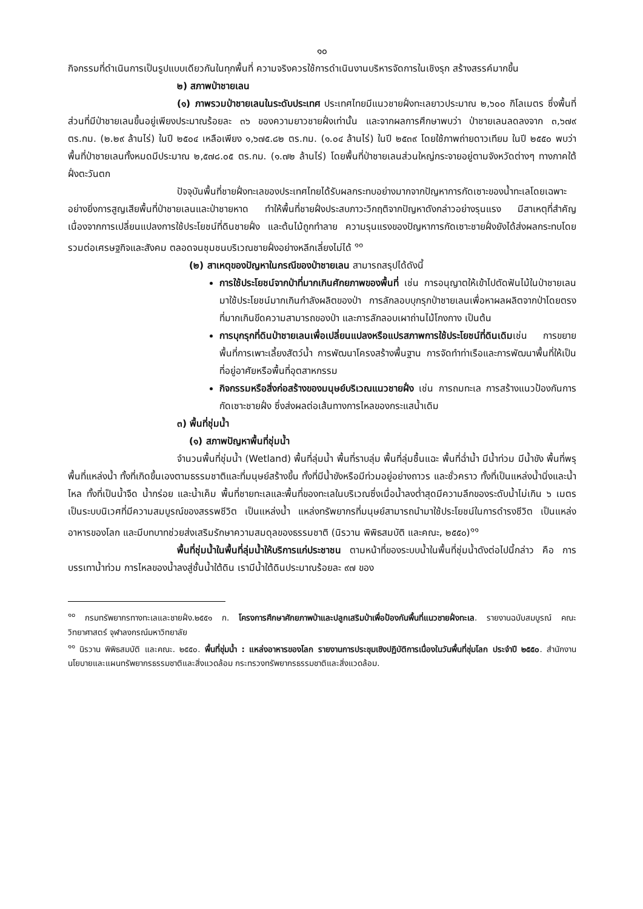๑๐
กิจกรรมที่ดำเนินการเป็นรูปแบบเดียวกันในทุกพื้นที่ ความจริงควรใช้การดำเนินงานบริหารจัดการในเชิงรุก สร้างสรรค์มากขึ้น
๒) สภาพป่าชายเลน
(๑) ภาพรวมป่าชายเลนในระดับประเทศ ประเทศไทยมีแนวชายฝั่งทะเลยาวประมาณ ๒,๖๐๐ กิโลเมตร ซึ่งพื้นที่ส่วนที่มีป่าชายเลนขึ้นอยู่เพียงประมาณร้อยละ ๓๖ ของความยาวชายฝั่งเท่านั้น และจากผลการศึกษาพบว่า ป่าชายเลนลดลงจาก ๓,๖๗๙ ตร.กม. (๒.๒๙ ล้านไร่) ในปี ๒๕๐๔ เหลือเพียง ๑,๖๗๕.๘๒ ตร.กม. (๑.๐๔ ล้านไร่) ในปี ๒๕๓๙ โดยใช้ภาพถ่ายดาวเทียม ในปี ๒๕๕๐ พบว่า พื้นที่ป่าชายเลนทั้งหมดมีประมาณ ๒,๕๗๘.๐๕ ตร.กม. (๑.๗๒ ล้านไร่) โดยพื้นที่ป่าชายเลนส่วนใหญ่กระจายอยู่ตามจังหวัดต่างๆ ทางภาคใต้ฝั่งตะวันตก
ปัจจุบันพื้นที่ชายฝั่งทะเลของประเทศไทยได้รับผลกระทบอย่างมากจากปัญหาการกัดเซาะของน้ำทะเลโดยเฉพาะอย่างยิ่งการสูญเสียพื้นที่ป่าชายเลนและป่าชายหาด ทำให้พื้นที่ชายฝั่งประสบภาวะวิกฤติจากปัญหาดังกล่าวอย่างรุนแรง มีสาเหตุที่สำคัญเนื่องจากการเปลี่ยนแปลงการใช้ประโยชน์ที่ดินชายฝั่ง และต้นไม้ถูกทำลาย ความรุนแรงของปัญหาการกัดเซาะชายฝั่งยังได้ส่งผลกระทบโดยรวมต่อเศรษฐกิจและสังคม ตลอดจนชุมชนบริเวณชายฝั่งอย่างหลีกเลี่ยงไม่ได้ <sup>๑๐</sup>
(๒) สาเหตุของปัญหาในกรณีของป่าชายเลน สามารถสรุปได้ดังนี้
การใช้ประโยชน์จากป่าที่มากเกินศักยภาพของพื้นที่ เช่น การอนุญาตให้เข้าไปตัดฟันไม้ในป่าชายเลนมาใช้ประโยชน์มากเกินกำลังผลิตของป่า การลักลอบบุกรุกป่าชายเลนเพื่อหาผลผลิตจากป่าโดยตรงที่มากเกินขีดความสามารถของป่า และการลักลอบเผาถ่านไม้โกงกาง เป็นต้น
การบุกรุกที่ดินป่าชายเลนเพื่อเปลี่ยนแปลงหรือแปรสภาพการใช้ประโยชน์ที่ดินเดิมเช่น การขยายพื้นที่การเพาะเลี้ยงสัตว์น้ำ การพัฒนาโครงสร้างพื้นฐาน การจัดทำท่าเรือและการพัฒนาพื้นที่ให้เป็นที่อยู่อาศัยหรือพื้นที่อุตสาหกรรม
กิจกรรมหรือสิ่งก่อสร้างของมนุษย์บริเวณแนวชายฝั่ง เช่น การถมทะเล การสร้างแนวป้องกันการกัดเซาะชายฝั่ง ซึ่งส่งผลต่อเส้นทางการไหลของกระแสน้ำเดิม
๓) พื้นที่ชุ่มน้ำ
(๑) สภาพปัญหาพื้นที่ชุ่มน้ำ
จำนวนพื้นที่ชุ่มน้ำ (Wetland) พื้นที่ลุ่มน้ำ พื้นที่ราบลุ่ม พื้นที่ลุ่มชื้นแฉะ พื้นที่ฉ่ำน้ำ มีน้ำท่วม มีน้ำขัง พื้นที่พรุ พื้นที่แหล่งน้ำ ทั้งที่เกิดขึ้นเองตามธรรมชาติและที่มนุษย์สร้างขึ้น ทั้งที่มีน้ำขังหรือมีท่วมอยู่อย่างถาวร และชั่วคราว ทั้งที่เป็นแหล่งน้ำนิ่งและน้ำไหล ทั้งที่เป็นน้ำจืด น้ำกร่อย และน้ำเค็ม พื้นที่ชายทะเลและพื้นที่ของทะเลในบริเวณซึ่งเมื่อน้ำลงต่ำสุดมีความลึกของระดับน้ำไม่เกิน ๖ เมตร เป็นระบบนิเวศที่มีความสมบูรณ์ของสรรพชีวิต เป็นแหล่งน้ำ แหล่งทรัพยากรที่มนุษย์สามารถนำมาใช้ประโยชน์ในการดำรงชีวิต เป็นแหล่งอาหารของโลก และมีบทบาทช่วยส่งเสริมรักษาความสมดุลของธรรมชาติ (นิรวาน พิพิธสมบัติ และคณะ, ๒๕๕๐)<sup>๑๑</sup>
พื้นที่ชุ่มน้ำในพื้นที่ลุ่มน้ำให้บริการแก่ประชาชน ตามหน้าที่ของระบบน้ำในพื้นที่ชุ่มน้ำดังต่อไปนี้กล่าว คือ การบรรเทาน้ำท่วม การไหลของน้ำลงสู่ชั้นน้ำใต้ดิน เรามีน้ำใต้ดินประมาณร้อยละ ๙๗ ของ
<sup>๑๐</sup> กรมทรัพยากรทางทะเลและชายฝั่ง.๒๕๕๑ ก. โครงการศึกษาศักยภาพป่าและปลูกเสริมป่าเพื่อป้องกันพื้นที่แนวชายฝั่งทะเล. รายงานฉบับสมบูรณ์ คณะวิทยาศาสตร์ จุฬาลงกรณ์มหาวิทยาลัย
<sup>๑๑</sup> นิรวาน พิพิธสมบัติ และคณะ. ๒๕๕๐. พื้นที่ชุ่มน้ำ : แหล่งอาหารของโลก รายงานการประชุมเชิงปฏิบัติการเนื่องในวันพื้นที่ชุ่มโลก ประจำปี ๒๕๕๐. สำนักงานนโยบายและแผนทรัพยากรธรรมชาติและสิ่งแวดล้อม กระทรวงทรัพยากรธรรมชาติและสิ่งแวดล้อม.